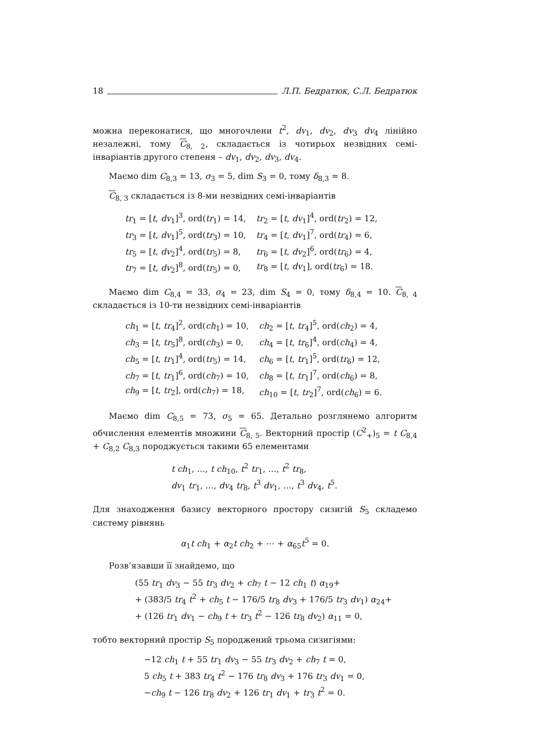18 Л.П. Бедратюк, С.Л. Бедратюк
можна переконатися, що многочлени t<sup>2</sup>, dv<sub>1</sub>, dv<sub>2</sub>, dv<sub>3</sub> dv<sub>4</sub> лінійно незалежні, тому C<sub>8, 2</sub>, складається із чотирьох незвідних семі-інваріантів другого степеня – dv<sub>1</sub>, dv<sub>2</sub>, dv<sub>3</sub>, dv<sub>4</sub>.
Маємо dim C<sub>8,3</sub> = 13, σ<sub>3</sub> = 5, dim S<sub>3</sub> = 0, тому δ<sub>8,3</sub> = 8.
C<sub>8, 3</sub> складається із 8-ми незвідних семі-інваріантів
| tr<sub>1</sub> = [ t , dv<sub>1</sub>]<sup>3</sup>, ord( tr<sub>1</sub>) = 14, | tr<sub>2</sub> = [ t , dv<sub>1</sub>]<sup>4</sup>, ord( tr<sub>2</sub>) = 12, |
| tr<sub>3</sub> = [ t , dv<sub>1</sub>]<sup>5</sup>, ord( tr<sub>3</sub>) = 10, | tr<sub>4</sub> = [ t , dv<sub>1</sub>]<sup>7</sup>, ord( tr<sub>4</sub>) = 6, |
| tr<sub>5</sub> = [ t , dv<sub>2</sub>]<sup>4</sup>, ord( tr<sub>5</sub>) = 8, | tr<sub>6</sub> = [ t , dv<sub>2</sub>]<sup>6</sup>, ord( tr<sub>6</sub>) = 4, |
| tr<sub>7</sub> = [ t , dv<sub>2</sub>]<sup>8</sup>, ord( tr<sub>5</sub>) = 0, | tr<sub>8</sub> = [ t , dv<sub>1</sub>], ord( tr<sub>6</sub>) = 18. |
Маємо dim C<sub>8,4</sub> = 33, σ<sub>4</sub> = 23, dim S<sub>4</sub> = 0, тому δ<sub>8,4</sub> = 10. C<sub>8, 4</sub> складається із 10-ти незвідних семі-інваріантів
| ch<sub>1</sub> = [ t , tr<sub>4</sub>]<sup>2</sup>, ord( ch<sub>1</sub>) = 10, | ch<sub>2</sub> = [ t , tr<sub>4</sub>]<sup>5</sup>, ord( ch<sub>2</sub>) = 4, |
| ch<sub>3</sub> = [ t , tr<sub>5</sub>]<sup>8</sup>, ord( ch<sub>3</sub>) = 0, | ch<sub>4</sub> = [ t , tr<sub>6</sub>]<sup>4</sup>, ord( ch<sub>4</sub>) = 4, |
| ch<sub>5</sub> = [ t , tr<sub>1</sub>]<sup>4</sup>, ord( tr<sub>5</sub>) = 14, | ch<sub>6</sub> = [ t , tr<sub>1</sub>]<sup>5</sup>, ord( tr<sub>6</sub>) = 12, |
| ch<sub>7</sub> = [ t , tr<sub>1</sub>]<sup>6</sup>, ord( ch<sub>7</sub>) = 10, | ch<sub>8</sub> = [ t , tr<sub>1</sub>]<sup>7</sup>, ord( ch<sub>6</sub>) = 8, |
| ch<sub>9</sub> = [ t , tr<sub>2</sub>], ord( ch<sub>7</sub>) = 18, | ch<sub>10</sub> = [ t , tr<sub>2</sub>]<sup>7</sup>, ord( ch<sub>6</sub>) = 6. |
Маємо dim C<sub>8,5</sub> = 73, σ<sub>5</sub> = 65. Детально розглянемо алгоритм обчислення елементів множини C<sub>8, 5</sub>. Векторний простір (C<sup>2</sup><sub>+</sub>)<sub>5</sub> = t C<sub>8,4</sub> + C<sub>8,2</sub> C<sub>8,3</sub> породжується такими 65 елементами
t ch<sub>1</sub>, …, t ch<sub>10</sub>, t<sup>2</sup> tr<sub>1</sub>, …, t<sup>2</sup> tr<sub>8</sub>,
dv<sub>1</sub> tr<sub>1</sub>, …, dv<sub>4</sub> tr<sub>8</sub>, t<sup>3</sup> dv<sub>1</sub>, …, t<sup>3</sup> dv<sub>4</sub>, t<sup>5</sup>.
Для знаходження базису векторного простору сизигій S<sub>5</sub> складемо систему рівнянь
α<sub>1</sub>t ch<sub>1</sub> + α<sub>2</sub>t ch<sub>2</sub> + ⋯ + α<sub>65</sub>t<sup>5</sup> = 0.
Розв’язавши її знайдемо, що
(55 tr<sub>1</sub> dv<sub>3</sub> − 55 tr<sub>3</sub> dv<sub>2</sub> + ch<sub>7</sub> t − 12 ch<sub>1</sub> t) α<sub>19</sub>+
+ (383/5 tr<sub>4</sub> t<sup>2</sup> + ch<sub>5</sub> t − 176/5 tr<sub>8</sub> dv<sub>3</sub> + 176/5 tr<sub>3</sub> dv<sub>1</sub>) α<sub>24</sub>+
+ (126 tr<sub>1</sub> dv<sub>1</sub> − ch<sub>9</sub> t + tr<sub>3</sub> t<sup>2</sup> − 126 tr<sub>8</sub> dv<sub>2</sub>) α<sub>11</sub> = 0,
тобто векторний простір S<sub>5</sub> породжений трьома сизигіями:
−12 ch<sub>1</sub> t + 55 tr<sub>1</sub> dv<sub>3</sub> − 55 tr<sub>3</sub> dv<sub>2</sub> + ch<sub>7</sub> t = 0,
5 ch<sub>5</sub> t + 383 tr<sub>4</sub> t<sup>2</sup> − 176 tr<sub>8</sub> dv<sub>3</sub> + 176 tr<sub>3</sub> dv<sub>1</sub> = 0,
−ch<sub>9</sub> t − 126 tr<sub>8</sub> dv<sub>2</sub> + 126 tr<sub>1</sub> dv<sub>1</sub> + tr<sub>3</sub> t<sup>2</sup> = 0.